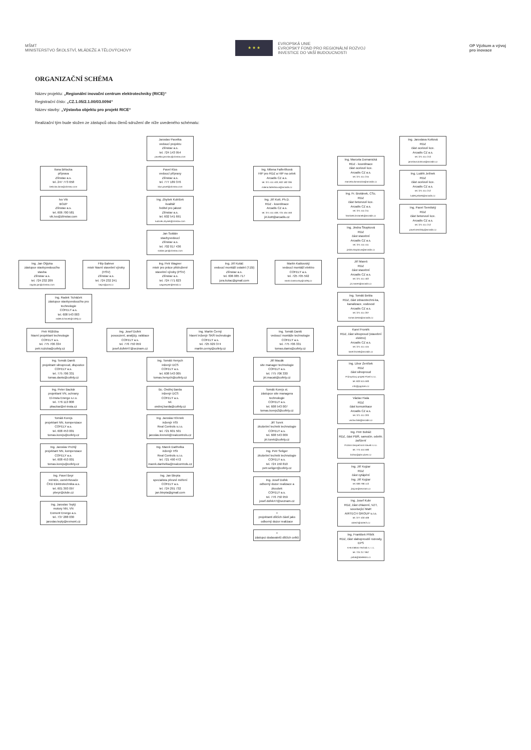MŠMT
MINISTERSTVO ŠKOLSTVÍ, MLÁDEŽE A TĚLOVÝCHOVY
★ ★ ★
EVROPSKÁ UNIE
EVROPSKÝ FOND PRO REGIONÁLNÍ ROZVOJ
INVESTICE DO VAŠÍ BUDOUCNOSTI
OP Výzkum a vývoj
pro inovace
ORGANIZAČNÍ SCHÉMA
Název projektu: „Regionální inovační centrum elektrotechniky (RICE)“
Registrační číslo: „CZ.1.05/2.1.00/03.0094“
Název stavby: „Výstavba objektu pro projekt RICE“
Realizační tým bude složen ze zástupců obou členů sdružení dle níže uvedeného schématu:
Jaroslav Pavelka
vedoucí projektu
Zlínstav a.s.
tel. 724 143 954
pavelka.jaroslav@zlinstav.com
Ilona Bělocka
příprava
Zlínstav a.s.
tel. 247 773 658
belocka.ilona@zlinstav.com
Pavel Klus
vedoucí přípravy
Zlínstav a.s.
tel. 777 189 376
klus.pavel@zlinstav.com
Ing. Milena Faiferlíková
HIP pro RDZ a HIP na celek
Arcadis CZ a.s.
tel. 371 411 403; 602 182 336
milena.faiferlikova@arcadis.cz
Ivo Vik
BOZP
Zlínstav a.s.
tel. 606 700 581
vik.ivo@zlinstav.com
Ing. Zbyšek Kubíček
kvalitář
ředitel pro jakost
Zlínstav a.s.
tel. 602 541 691
kubicek.zbysek@zlinstav.com
Ing. Jiří Kott, Ph.D.
RDZ - koordinace
Arcadis CZ a.s.
tel. 371 411 409; 724 164 459
jiri.kott@arcadis.cz
Jan Soldán
stavbyvedoucí
Zlínstav a.s.
tel. 702 017 436
soldan.jan@zlinstav.com
Ing. Jan Otýpka
zástupce stavbyvedoucího stavba
Zlínstav a.s.
tel. 724 232 209
otypka.jan@zlinstav.com
Filip Bahner
mistr hlavní stavební výroby (HSV)
Zlínstav a.s.
tel. 724 232 241
bejzn@post.cz
Ing. Petr Wagner
mistr pro práce přidružené stavební výroby (PSV)
Zlínstav a.s.
tel. 724 771 823
wagnerpetr@email.cz
Ing. Jiří Kutáč
vedoucí montáží ostatní (TZB)
Zlínstav a.s.
tel. 606 085 717
jura.kutac@gmail.com
Martin Kaštovský
vedoucí montáží elektro
COFELY a.s.
tel. 725 705 592
martin.kastovsky@cofely.cz
Ing. Radek Ticháček
zástupce stavbyvedoucího pro technologie
COFELY a.s.
tel. 608 543 003
radek.tichacek@cofely.cz
Petr Růžička
hlavní projektant technologie
COFELY a.s.
tel. 775 706 334
petr.ruzicka@cofely.cz
Ing. Josef Dufek
posouzení, analýzy, validace
COFELY a.s.
tel. 776 750 959
josef.dufek47@seznam.cz
Ing. Martin Černý
hlavní inženýr SKŘ technologie
COFELY a.s.
tel. 725 929 374
martin.cerny@cofely.cz
Ing. Tomáš Daniš
vedoucí montáže technologie
COFELY a.s.
tel. 775 706 331
tomas.danis@cofely.cz
Ing. Tomáš Daniš
projektant silnoproud, dispozice
COFELY a.s.
tel. 775 706 331
tomas.danis@cofely.cz
Ing. Peter Backár
projektant VN, ochrany
El-Insta Energo s.r.o.
tel. 776 113 808
pbackar@el-insta.cz
Tomáš Korejs
projektant NN, kompenzace
COFELY a.s.
tel. 608 453 001
tomas.korejs@cofely.cz
Ing. Jaroslav Prchlý
projektant NN, kompenzace
COFELY a.s.
tel. 608 453 001
tomas.korejs@cofely.cz
Ing. Pavel Beyr
měniče, usměrňovače
ČKD Elektrotechnika a.s.
tel. 601 393 097
pbeyr@ckde.cz
Ing. Jaroslav Teplý
motory NN, VN
Exmont Energo a.s.
tel. 737 288 030
jaroslav.teply@exmont.cz
Ing. Tomáš Henych
inženýr DCS
COFELY a.s.
tel. 608 543 005
tomas.henych@cofely.cz
Bc. Ondřej Barda
inženýr DCS
COFELY a.s.
tel.
ondrej.barda@cofely.cz
Ing. Jaroslav Křenek
inženýr HSI
Real Controls s.r.o.
tel. 721 601 501
jaroslav.krenek@realcontrols.cz
Ing. Marek Daňhelka
inženýr HSI
Real Controls s.r.o.
tel. 721 490 472
marek.danhelka@realcontrols.cz
Ing. Jan Blepta
specialista přesné měření
COFELY a.s.
tel. 724 291 732
jan.blepta@gmail.com
Jiří Macák
site manager technologie
COFELY a.s.
tel. 775 706 330
jiri.macak@cofely.cz
Tomáš Korejs st.
zástupce site managera technologie
COFELY a.s.
tel. 608 543 007
tomas.korejs2@cofely.cz
Jiří Turek
zkušební technik technologie
COFELY a.s.
tel. 608 543 009
jiri.turek@cofely.cz
Ing. Petr Seliger
zkušební technik technologie
COFELY a.s.
tel. 724 150 810
petr.seliger@cofely.cz
Ing. Josef Dufek
odborný dozor realizace a zkoušek
COFELY a.s.
tel. 776 750 959
josef.dufek47@seznam.cz
+
projektanti dílčích částí jako odborný dozor realizace
+
zástupci dodavatelů dílčích celků
Ing. Marcela Domanická
RDZ - koordinace
část ocelové kce.
Arcadis CZ a.s.
tel. 371 411 215
marcela.domanicka@arcadis.cz
Ing. Fr. Brotánek, CSc.
RDZ
část betonové kce.
Arcadis CZ a.s.
tel. 371 411 211
frantisek.brotanek@arcadis.cz
Ing. Jindra Škopková
RDZ
část stavební
Arcadis CZ a.s.
tel. 371 411 411
jindra.skopkova@arcadis.cz
Jiří Mareš
RDZ
část stavební
Arcadis CZ a.s.
tel. 371 411 402
jiri.mares@arcadis.cz
Ing. Tomáš Bešta
RDZ, část zdravotechni-ka, kanalizace, vodovod
Arcadis CZ a.s.
tel. 371 411 207
tomas.besta@arcadis.cz
Karel Froněk
RDZ, část silnoproud (stavební elektro)
Arcadis CZ a.s.
tel. 371 411 415
karel.fronek@arcadis.cz
Ing. Libor Ženíšek
RDZ
část silnoproud
Průmyslový projekt Plzeň s.r.o.
tel. 603 515 593
info@ppplzen.cz
Václav Fiala
RDZ
část komunikace
Arcadis CZ a.s.
tel. 371 411 203
vaclav.fiala@arcadis.cz
Ing. Petr Boháč
RDZ, část PBŘ, samočin. odvětr. zařízení
Požární bezpečnost staveb s.r.o.
tel. 774 444 590
bohac@pbs-plzen.cz
Ing. Jiří Kojzar
RDZ
část vytápění
Ing. Jiří Kojzar
tel. 606 796 113
jkojzar@seznam.cz
Ing. Josef Kubr
RDZ, část chlazení, VZT, související MaR
AIRTECH GROUP s.r.o.
tel. 377 430 409
airtech@airtech.cz
Ing. František Přibík
RDZ, část slaboproudé rozvody, EPS
K+B Elektro-Technik s. r. o.
tel. 724 217 967
pribik@kbelektro.cz
Ing. Jaroslava Kottová
RDZ
část ocelové kce.
Arcadis CZ a.s.
tel. 371 411 213
jaroslava.kottova@arcadis.cz
Ing. Luděk Jelínek
RDZ
část ocelové kce.
Arcadis CZ a.s.
tel. 371 411 212
ludek.jelinek@arcadis.cz
Ing. Pavel Semilský
RDZ
část betonové kce.
Arcadis CZ a.s.
tel. 371 411 212
pavel.semilsky@arcadis.cz